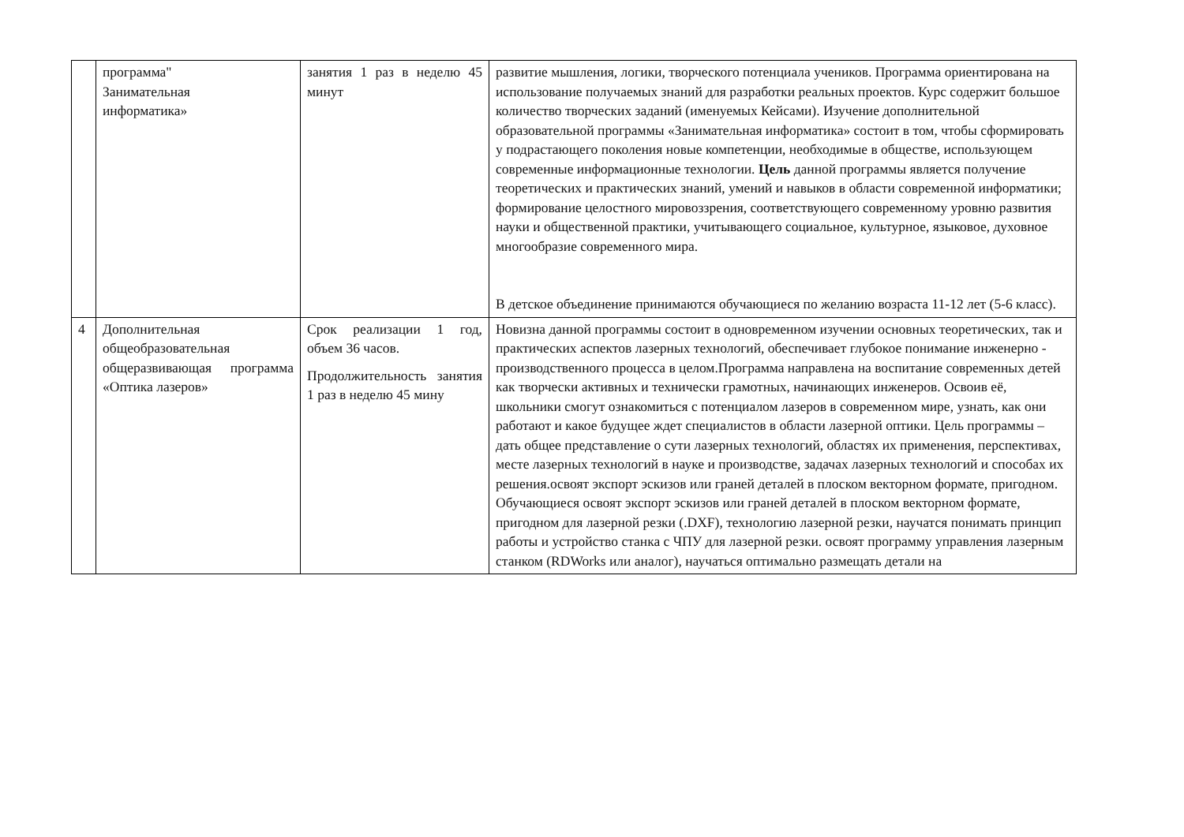| | программа" Занимательная информатика» | занятия 1 раз в неделю 45 минут | развитие мышления, логики, творческого потенциала учеников. Программа ориентирована на использование получаемых знаний для разработки реальных проектов. Курс содержит большое количество творческих заданий (именуемых Кейсами). Изучение дополнительной образовательной программы «Занимательная информатика» состоит в том, чтобы сформировать у подрастающего поколения новые компетенции, необходимые в обществе, использующем современные информационные технологии. Цель данной программы является получение теоретических и практических знаний, умений и навыков в области современной информатики; формирование целостного мировоззрения, соответствующего современному уровню развития науки и общественной практики, учитывающего социальное, культурное, языковое, духовное многообразие современного мира. В детское объединение принимаются обучающиеся по желанию возраста 11-12 лет (5-6 класс). |
| 4 | Дополнительная общеобразовательная общеразвивающая программа «Оптика лазеров» | Срок реализации 1 год, объем 36 часов. Продолжительность занятия 1 раз в неделю 45 мину | Новизна данной программы состоит в одновременном изучении основных теоретических, так и практических аспектов лазерных технологий, обеспечивает глубокое понимание инженерно - производственного процесса в целом.Программа направлена на воспитание современных детей как творчески активных и технически грамотных, начинающих инженеров. Освоив её, школьники смогут ознакомиться с потенциалом лазеров в современном мире, узнать, как они работают и какое будущее ждет специалистов в области лазерной оптики. Цель программы – дать общее представление о сути лазерных технологий, областях их применения, перспективах, месте лазерных технологий в науке и производстве, задачах лазерных технологий и способах их решения.освоят экспорт эскизов или граней деталей в плоском векторном формате, пригодном. Обучающиеся освоят экспорт эскизов или граней деталей в плоском векторном формате, пригодном для лазерной резки (.DXF), технологию лазерной резки, научатся понимать принцип работы и устройство станка с ЧПУ для лазерной резки. освоят программу управления лазерным станком (RDWorks или аналог), научаться оптимально размещать детали на |